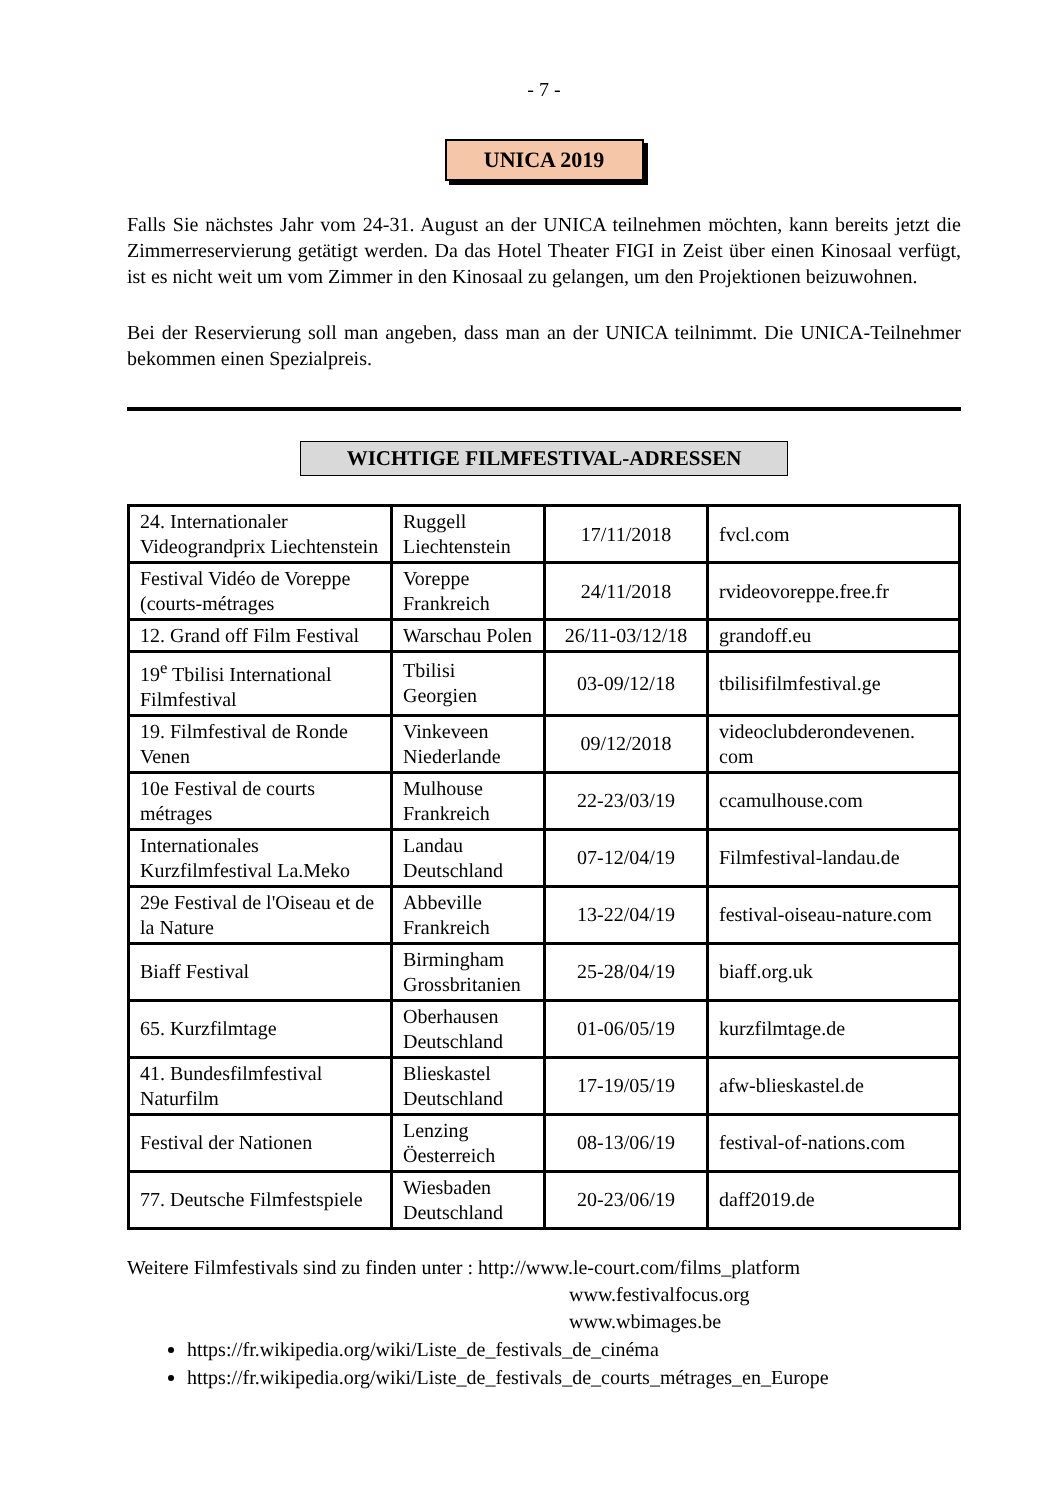- 7 -
UNICA 2019
Falls Sie nächstes Jahr vom 24-31. August an der UNICA teilnehmen möchten, kann bereits jetzt die Zimmerreservierung getätigt werden. Da das Hotel Theater FIGI in Zeist über einen Kinosaal verfügt, ist es nicht weit um vom Zimmer in den Kinosaal zu gelangen, um den Projektionen beizuwohnen.
Bei der Reservierung soll man angeben, dass man an der UNICA teilnimmt. Die UNICA-Teilnehmer bekommen einen Spezialpreis.
WICHTIGE FILMFESTIVAL-ADRESSEN
| 24. Internationaler Videograndprix Liechtenstein | Ruggell Liechtenstein | 17/11/2018 | fvcl.com |
| Festival Vidéo de Voreppe (courts-métrages | Voreppe Frankreich | 24/11/2018 | rvideovoreppe.free.fr |
| 12. Grand off Film Festival | Warschau Polen | 26/11-03/12/18 | grandoff.eu |
| 19<sup>e</sup> Tbilisi International Filmfestival | Tbilisi Georgien | 03-09/12/18 | tbilisifilmfestival.ge |
| 19. Filmfestival de Ronde Venen | Vinkeveen Niederlande | 09/12/2018 | videoclubderondevenen. com |
| 10e Festival de courts métrages | Mulhouse Frankreich | 22-23/03/19 | ccamulhouse.com |
| Internationales Kurzfilmfestival La.Meko | Landau Deutschland | 07-12/04/19 | Filmfestival-landau.de |
| 29e Festival de l'Oiseau et de la Nature | Abbeville Frankreich | 13-22/04/19 | festival-oiseau-nature.com |
| Biaff Festival | Birmingham Grossbritanien | 25-28/04/19 | biaff.org.uk |
| 65. Kurzfilmtage | Oberhausen Deutschland | 01-06/05/19 | kurzfilmtage.de |
| 41. Bundesfilmfestival Naturfilm | Blieskastel Deutschland | 17-19/05/19 | afw-blieskastel.de |
| Festival der Nationen | Lenzing Öesterreich | 08-13/06/19 | festival-of-nations.com |
| 77. Deutsche Filmfestspiele | Wiesbaden Deutschland | 20-23/06/19 | daff2019.de |
Weitere Filmfestivals sind zu finden unter : http://www.le-court.com/films_platform
www.festivalfocus.org
www.wbimages.be
https://fr.wikipedia.org/wiki/Liste_de_festivals_de_cinéma
https://fr.wikipedia.org/wiki/Liste_de_festivals_de_courts_métrages_en_Europe